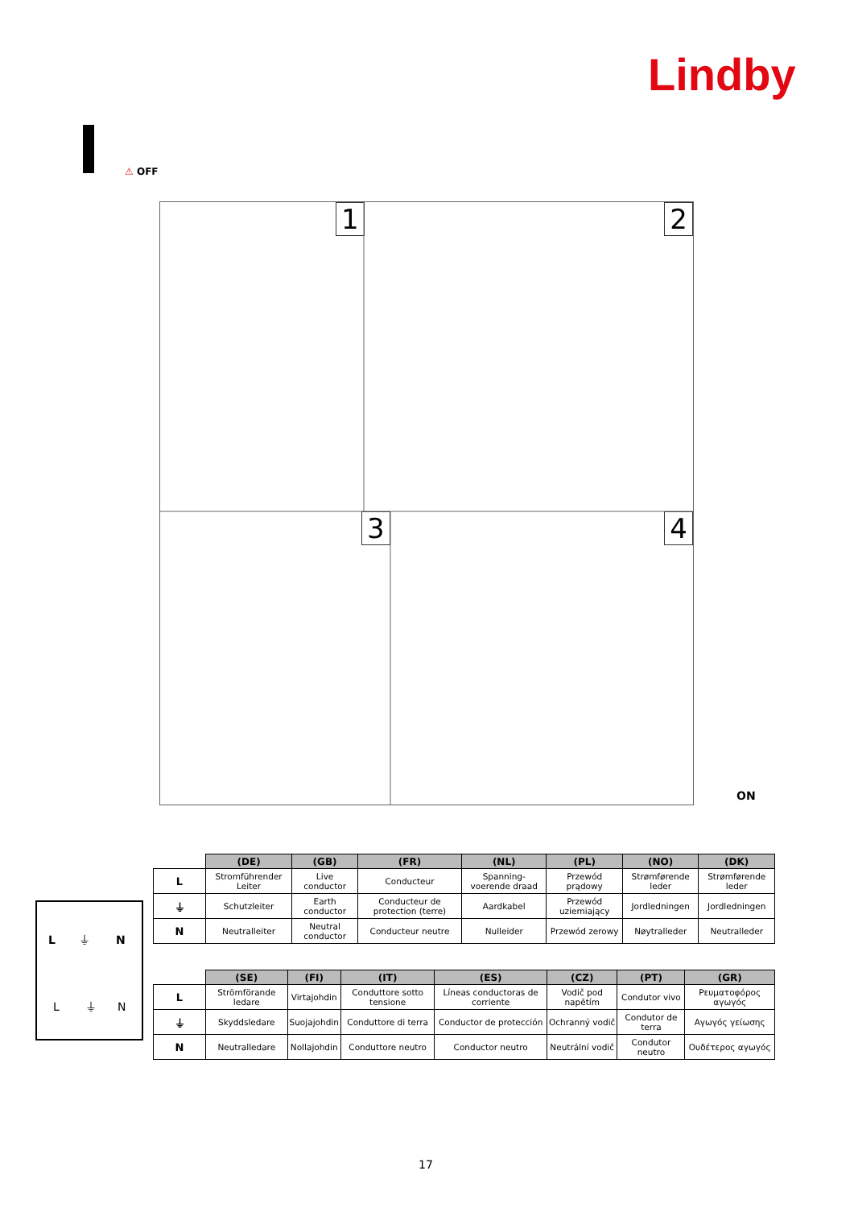Lindby
⚠ OFF
1 2
3 4
ON
L
⏚
N
L
⏚
N
| | (DE) | (GB) | (FR) | (NL) | (PL) | (NO) | (DK) |
| --- | --- | --- | --- | --- | --- | --- | --- |
| L | Stromführender Leiter | Live conductor | Conducteur | Spanning-voerende draad | Przewód prądowy | Strømførende leder | Strømførende leder |
| ⏚ | Schutzleiter | Earth conductor | Conducteur de protection (terre) | Aardkabel | Przewód uziemiający | Jordledningen | Jordledningen |
| N | Neutralleiter | Neutral conductor | Conducteur neutre | Nulleider | Przewód zerowy | Nøytralleder | Neutralleder |
| | (SE) | (FI) | (IT) | (ES) | (CZ) | (PT) | (GR) |
| --- | --- | --- | --- | --- | --- | --- | --- |
| L | Strömförande ledare | Virtajohdin | Conduttore sotto tensione | Líneas conductoras de corriente | Vodič pod napětím | Condutor vivo | Ρευματοφόρος αγωγός |
| ⏚ | Skyddsledare | Suojajohdin | Conduttore di terra | Conductor de protección | Ochranný vodič | Condutor de terra | Αγωγός γείωσης |
| N | Neutralledare | Nollajohdin | Conduttore neutro | Conductor neutro | Neutrální vodič | Condutor neutro | Ουδέτερος αγωγός |
17